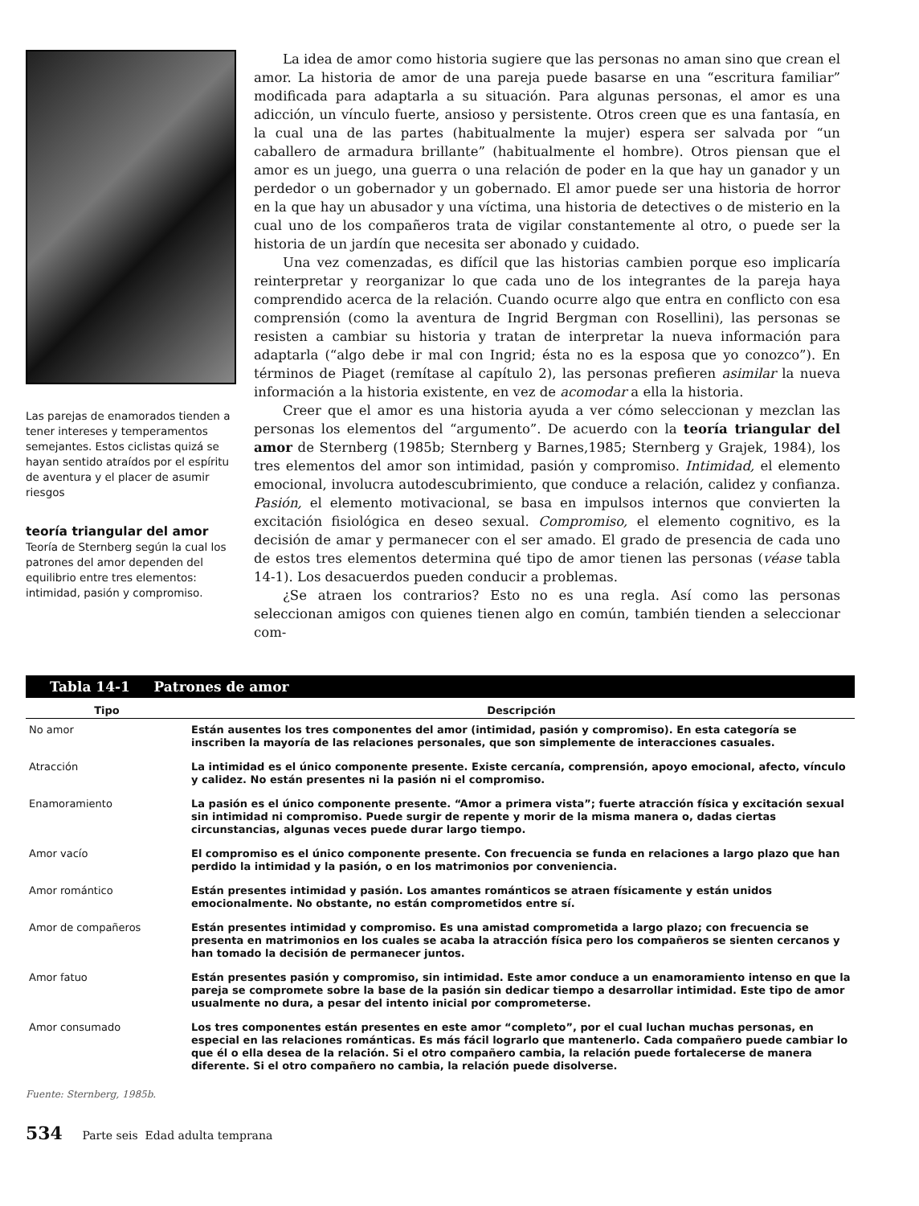Las parejas de enamorados tienden a tener intereses y temperamentos semejantes. Estos ciclistas quizá se hayan sentido atraídos por el espíritu de aventura y el placer de asumir riesgos
teoría triangular del amor
Teoría de Sternberg según la cual los patrones del amor dependen del equilibrio entre tres elementos: intimidad, pasión y compromiso.
La idea de amor como historia sugiere que las personas no aman sino que crean el amor. La historia de amor de una pareja puede basarse en una “escritura familiar” modificada para adaptarla a su situación. Para algunas personas, el amor es una adicción, un vínculo fuerte, ansioso y persistente. Otros creen que es una fantasía, en la cual una de las partes (habitualmente la mujer) espera ser salvada por “un caballero de armadura brillante” (habitualmente el hombre). Otros piensan que el amor es un juego, una guerra o una relación de poder en la que hay un ganador y un perdedor o un gobernador y un gobernado. El amor puede ser una historia de horror en la que hay un abusador y una víctima, una historia de detectives o de misterio en la cual uno de los compañeros trata de vigilar constantemente al otro, o puede ser la historia de un jardín que necesita ser abonado y cuidado.
Una vez comenzadas, es difícil que las historias cambien porque eso implicaría reinterpretar y reorganizar lo que cada uno de los integrantes de la pareja haya comprendido acerca de la relación. Cuando ocurre algo que entra en conflicto con esa comprensión (como la aventura de Ingrid Bergman con Rosellini), las personas se resisten a cambiar su historia y tratan de interpretar la nueva información para adaptarla (“algo debe ir mal con Ingrid; ésta no es la esposa que yo conozco”). En términos de Piaget (remítase al capítulo 2), las personas prefieren asimilar la nueva información a la historia existente, en vez de acomodar a ella la historia.
Creer que el amor es una historia ayuda a ver cómo seleccionan y mezclan las personas los elementos del “argumento”. De acuerdo con la teoría triangular del amor de Sternberg (1985b; Sternberg y Barnes,1985; Sternberg y Grajek, 1984), los tres elementos del amor son intimidad, pasión y compromiso. Intimidad, el elemento emocional, involucra autodescubrimiento, que conduce a relación, calidez y confianza. Pasión, el elemento motivacional, se basa en impulsos internos que convierten la excitación fisiológica en deseo sexual. Compromiso, el elemento cognitivo, es la decisión de amar y permanecer con el ser amado. El grado de presencia de cada uno de estos tres elementos determina qué tipo de amor tienen las personas (véase tabla 14-1). Los desacuerdos pueden conducir a problemas.
¿Se atraen los contrarios? Esto no es una regla. Así como las personas seleccionan amigos con quienes tienen algo en común, también tienden a seleccionar com-
| Tabla 14-1 Patrones de amor | |
| --- | --- |
| Tipo | Descripción |
| No amor | Están ausentes los tres componentes del amor (intimidad, pasión y compromiso). En esta categoría se inscriben la mayoría de las relaciones personales, que son simplemente de interacciones casuales. |
| Atracción | La intimidad es el único componente presente. Existe cercanía, comprensión, apoyo emocional, afecto, vínculo y calidez. No están presentes ni la pasión ni el compromiso. |
| Enamoramiento | La pasión es el único componente presente. “Amor a primera vista”; fuerte atracción física y excitación sexual sin intimidad ni compromiso. Puede surgir de repente y morir de la misma manera o, dadas ciertas circunstancias, algunas veces puede durar largo tiempo. |
| Amor vacío | El compromiso es el único componente presente. Con frecuencia se funda en relaciones a largo plazo que han perdido la intimidad y la pasión, o en los matrimonios por conveniencia. |
| Amor romántico | Están presentes intimidad y pasión. Los amantes románticos se atraen físicamente y están unidos emocionalmente. No obstante, no están comprometidos entre sí. |
| Amor de compañeros | Están presentes intimidad y compromiso. Es una amistad comprometida a largo plazo; con frecuencia se presenta en matrimonios en los cuales se acaba la atracción física pero los compañeros se sienten cercanos y han tomado la decisión de permanecer juntos. |
| Amor fatuo | Están presentes pasión y compromiso, sin intimidad. Este amor conduce a un enamoramiento intenso en que la pareja se compromete sobre la base de la pasión sin dedicar tiempo a desarrollar intimidad. Este tipo de amor usualmente no dura, a pesar del intento inicial por comprometerse. |
| Amor consumado | Los tres componentes están presentes en este amor “completo”, por el cual luchan muchas personas, en especial en las relaciones románticas. Es más fácil lograrlo que mantenerlo. Cada compañero puede cambiar lo que él o ella desea de la relación. Si el otro compañero cambia, la relación puede fortalecerse de manera diferente. Si el otro compañero no cambia, la relación puede disolverse. |
Fuente: Sternberg, 1985b.
534 Parte seis Edad adulta temprana